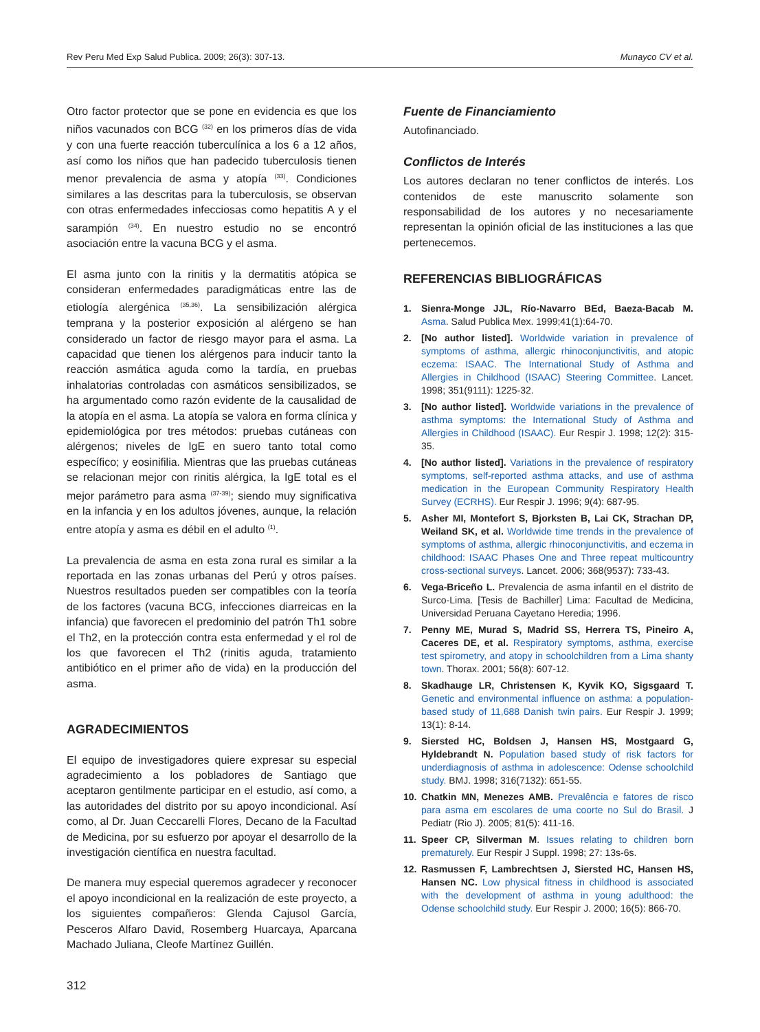Rev Peru Med Exp Salud Publica. 2009; 26(3): 307-13. Munayco CV et al.
Otro factor protector que se pone en evidencia es que los niños vacunados con BCG <sup>(32)</sup> en los primeros días de vida y con una fuerte reacción tuberculínica a los 6 a 12 años, así como los niños que han padecido tuberculosis tienen menor prevalencia de asma y atopía <sup>(33)</sup>. Condiciones similares a las descritas para la tuberculosis, se observan con otras enfermedades infecciosas como hepatitis A y el sarampión <sup>(34)</sup>. En nuestro estudio no se encontró asociación entre la vacuna BCG y el asma.
El asma junto con la rinitis y la dermatitis atópica se consideran enfermedades paradigmáticas entre las de etiología alergénica <sup>(35,36)</sup>. La sensibilización alérgica temprana y la posterior exposición al alérgeno se han considerado un factor de riesgo mayor para el asma. La capacidad que tienen los alérgenos para inducir tanto la reacción asmática aguda como la tardía, en pruebas inhalatorias controladas con asmáticos sensibilizados, se ha argumentado como razón evidente de la causalidad de la atopía en el asma. La atopía se valora en forma clínica y epidemiológica por tres métodos: pruebas cutáneas con alérgenos; niveles de IgE en suero tanto total como específico; y eosinifilia. Mientras que las pruebas cutáneas se relacionan mejor con rinitis alérgica, la IgE total es el mejor parámetro para asma <sup>(37-39)</sup>; siendo muy significativa en la infancia y en los adultos jóvenes, aunque, la relación entre atopía y asma es débil en el adulto <sup>(1)</sup>.
La prevalencia de asma en esta zona rural es similar a la reportada en las zonas urbanas del Perú y otros países. Nuestros resultados pueden ser compatibles con la teoría de los factores (vacuna BCG, infecciones diarreicas en la infancia) que favorecen el predominio del patrón Th1 sobre el Th2, en la protección contra esta enfermedad y el rol de los que favorecen el Th2 (rinitis aguda, tratamiento antibiótico en el primer año de vida) en la producción del asma.
AGRADECIMIENTOS
El equipo de investigadores quiere expresar su especial agradecimiento a los pobladores de Santiago que aceptaron gentilmente participar en el estudio, así como, a las autoridades del distrito por su apoyo incondicional. Así como, al Dr. Juan Ceccarelli Flores, Decano de la Facultad de Medicina, por su esfuerzo por apoyar el desarrollo de la investigación científica en nuestra facultad.
De manera muy especial queremos agradecer y reconocer el apoyo incondicional en la realización de este proyecto, a los siguientes compañeros: Glenda Cajusol García, Pesceros Alfaro David, Rosemberg Huarcaya, Aparcana Machado Juliana, Cleofe Martínez Guillén.
312
Fuente de Financiamiento
Autofinanciado.
Conflictos de Interés
Los autores declaran no tener conflictos de interés. Los contenidos de este manuscrito solamente son responsabilidad de los autores y no necesariamente representan la opinión oficial de las instituciones a las que pertenecemos.
REFERENCIAS BIBLIOGRÁFICAS
1. Sienra-Monge JJL, Río-Navarro BEd, Baeza-Bacab M. Asma. Salud Publica Mex. 1999;41(1):64-70.
2. [No author listed]. Worldwide variation in prevalence of symptoms of asthma, allergic rhinoconjunctivitis, and atopic eczema: ISAAC. The International Study of Asthma and Allergies in Childhood (ISAAC) Steering Committee. Lancet. 1998; 351(9111): 1225-32.
3. [No author listed]. Worldwide variations in the prevalence of asthma symptoms: the International Study of Asthma and Allergies in Childhood (ISAAC). Eur Respir J. 1998; 12(2): 315-35.
4. [No author listed]. Variations in the prevalence of respiratory symptoms, self-reported asthma attacks, and use of asthma medication in the European Community Respiratory Health Survey (ECRHS). Eur Respir J. 1996; 9(4): 687-95.
5. Asher MI, Montefort S, Bjorksten B, Lai CK, Strachan DP, Weiland SK, et al. Worldwide time trends in the prevalence of symptoms of asthma, allergic rhinoconjunctivitis, and eczema in childhood: ISAAC Phases One and Three repeat multicountry cross-sectional surveys. Lancet. 2006; 368(9537): 733-43.
6. Vega-Briceño L. Prevalencia de asma infantil en el distrito de Surco-Lima. [Tesis de Bachiller] Lima: Facultad de Medicina, Universidad Peruana Cayetano Heredia; 1996.
7. Penny ME, Murad S, Madrid SS, Herrera TS, Pineiro A, Caceres DE, et al. Respiratory symptoms, asthma, exercise test spirometry, and atopy in schoolchildren from a Lima shanty town. Thorax. 2001; 56(8): 607-12.
8. Skadhauge LR, Christensen K, Kyvik KO, Sigsgaard T. Genetic and environmental influence on asthma: a population-based study of 11,688 Danish twin pairs. Eur Respir J. 1999; 13(1): 8-14.
9. Siersted HC, Boldsen J, Hansen HS, Mostgaard G, Hyldebrandt N. Population based study of risk factors for underdiagnosis of asthma in adolescence: Odense schoolchild study. BMJ. 1998; 316(7132): 651-55.
10. Chatkin MN, Menezes AMB. Prevalência e fatores de risco para asma em escolares de uma coorte no Sul do Brasil. J Pediatr (Rio J). 2005; 81(5): 411-16.
11. Speer CP, Silverman M. Issues relating to children born prematurely. Eur Respir J Suppl. 1998; 27: 13s-6s.
12. Rasmussen F, Lambrechtsen J, Siersted HC, Hansen HS, Hansen NC. Low physical fitness in childhood is associated with the development of asthma in young adulthood: the Odense schoolchild study. Eur Respir J. 2000; 16(5): 866-70.